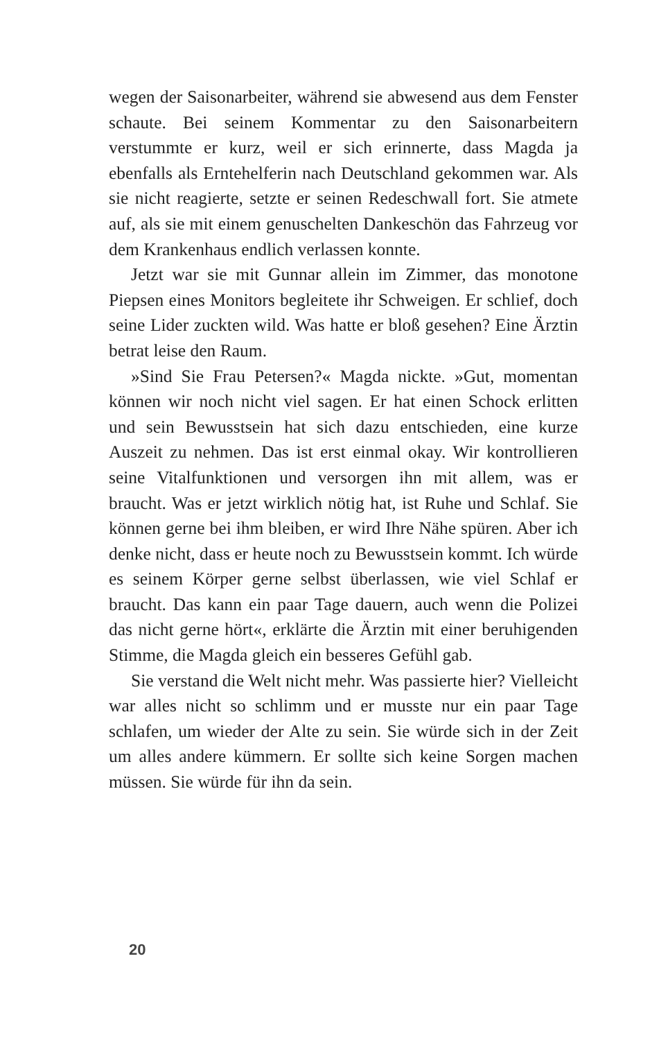wegen der Saisonarbeiter, während sie abwesend aus dem Fenster schaute. Bei seinem Kommentar zu den Saisonarbeitern verstummte er kurz, weil er sich erinnerte, dass Magda ja ebenfalls als Erntehelferin nach Deutschland gekommen war. Als sie nicht reagierte, setzte er seinen Redeschwall fort. Sie atmete auf, als sie mit einem genuschelten Dankeschön das Fahrzeug vor dem Krankenhaus endlich verlassen konnte.
Jetzt war sie mit Gunnar allein im Zimmer, das monotone Piepsen eines Monitors begleitete ihr Schweigen. Er schlief, doch seine Lider zuckten wild. Was hatte er bloß gesehen? Eine Ärztin betrat leise den Raum.
»Sind Sie Frau Petersen?« Magda nickte. »Gut, momentan können wir noch nicht viel sagen. Er hat einen Schock erlitten und sein Bewusstsein hat sich dazu entschieden, eine kurze Auszeit zu nehmen. Das ist erst einmal okay. Wir kontrollieren seine Vitalfunktionen und versorgen ihn mit allem, was er braucht. Was er jetzt wirklich nötig hat, ist Ruhe und Schlaf. Sie können gerne bei ihm bleiben, er wird Ihre Nähe spüren. Aber ich denke nicht, dass er heute noch zu Bewusstsein kommt. Ich würde es seinem Körper gerne selbst überlassen, wie viel Schlaf er braucht. Das kann ein paar Tage dauern, auch wenn die Polizei das nicht gerne hört«, erklärte die Ärztin mit einer beruhigenden Stimme, die Magda gleich ein besseres Gefühl gab.
Sie verstand die Welt nicht mehr. Was passierte hier? Vielleicht war alles nicht so schlimm und er musste nur ein paar Tage schlafen, um wieder der Alte zu sein. Sie würde sich in der Zeit um alles andere kümmern. Er sollte sich keine Sorgen machen müssen. Sie würde für ihn da sein.
20